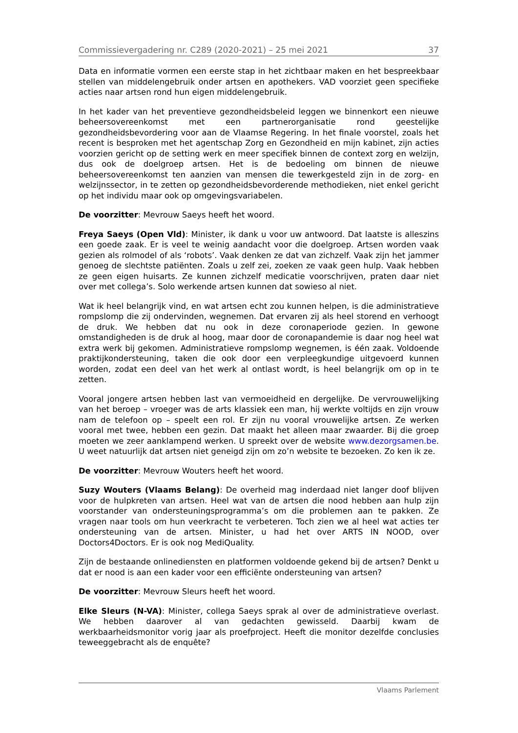Commissievergadering nr. C289 (2020-2021) – 25 mei 2021 37
Data en informatie vormen een eerste stap in het zichtbaar maken en het bespreekbaar stellen van middelengebruik onder artsen en apothekers. VAD voorziet geen specifieke acties naar artsen rond hun eigen middelengebruik.
In het kader van het preventieve gezondheidsbeleid leggen we binnenkort een nieuwe beheersovereenkomst met een partnerorganisatie rond geestelijke gezondheidsbevordering voor aan de Vlaamse Regering. In het finale voorstel, zoals het recent is besproken met het agentschap Zorg en Gezondheid en mijn kabinet, zijn acties voorzien gericht op de setting werk en meer specifiek binnen de context zorg en welzijn, dus ook de doelgroep artsen. Het is de bedoeling om binnen de nieuwe beheersovereenkomst ten aanzien van mensen die tewerkgesteld zijn in de zorg- en welzijnssector, in te zetten op gezondheidsbevorderende methodieken, niet enkel gericht op het individu maar ook op omgevingsvariabelen.
De voorzitter: Mevrouw Saeys heeft het woord.
Freya Saeys (Open Vld): Minister, ik dank u voor uw antwoord. Dat laatste is alleszins een goede zaak. Er is veel te weinig aandacht voor die doelgroep. Artsen worden vaak gezien als rolmodel of als ‘robots’. Vaak denken ze dat van zichzelf. Vaak zijn het jammer genoeg de slechtste patiënten. Zoals u zelf zei, zoeken ze vaak geen hulp. Vaak hebben ze geen eigen huisarts. Ze kunnen zichzelf medicatie voorschrijven, praten daar niet over met collega’s. Solo werkende artsen kunnen dat sowieso al niet.
Wat ik heel belangrijk vind, en wat artsen echt zou kunnen helpen, is die administratieve rompslomp die zij ondervinden, wegnemen. Dat ervaren zij als heel storend en verhoogt de druk. We hebben dat nu ook in deze coronaperiode gezien. In gewone omstandigheden is de druk al hoog, maar door de coronapandemie is daar nog heel wat extra werk bij gekomen. Administratieve rompslomp wegnemen, is één zaak. Voldoende praktijkondersteuning, taken die ook door een verpleegkundige uitgevoerd kunnen worden, zodat een deel van het werk al ontlast wordt, is heel belangrijk om op in te zetten.
Vooral jongere artsen hebben last van vermoeidheid en dergelijke. De vervrouwelijking van het beroep – vroeger was de arts klassiek een man, hij werkte voltijds en zijn vrouw nam de telefoon op – speelt een rol. Er zijn nu vooral vrouwelijke artsen. Ze werken vooral met twee, hebben een gezin. Dat maakt het alleen maar zwaarder. Bij die groep moeten we zeer aanklampend werken. U spreekt over de website www.dezorgsamen.be. U weet natuurlijk dat artsen niet geneigd zijn om zo’n website te bezoeken. Zo ken ik ze.
De voorzitter: Mevrouw Wouters heeft het woord.
Suzy Wouters (Vlaams Belang): De overheid mag inderdaad niet langer doof blijven voor de hulpkreten van artsen. Heel wat van de artsen die nood hebben aan hulp zijn voorstander van ondersteuningsprogramma’s om die problemen aan te pakken. Ze vragen naar tools om hun veerkracht te verbeteren. Toch zien we al heel wat acties ter ondersteuning van de artsen. Minister, u had het over ARTS IN NOOD, over Doctors4Doctors. Er is ook nog MediQuality.
Zijn de bestaande onlinediensten en platformen voldoende gekend bij de artsen? Denkt u dat er nood is aan een kader voor een efficiënte ondersteuning van artsen?
De voorzitter: Mevrouw Sleurs heeft het woord.
Elke Sleurs (N-VA): Minister, collega Saeys sprak al over de administratieve overlast. We hebben daarover al van gedachten gewisseld. Daarbij kwam de werkbaarheidsmonitor vorig jaar als proefproject. Heeft die monitor dezelfde conclusies teweeggebracht als de enquête?
Vlaams Parlement